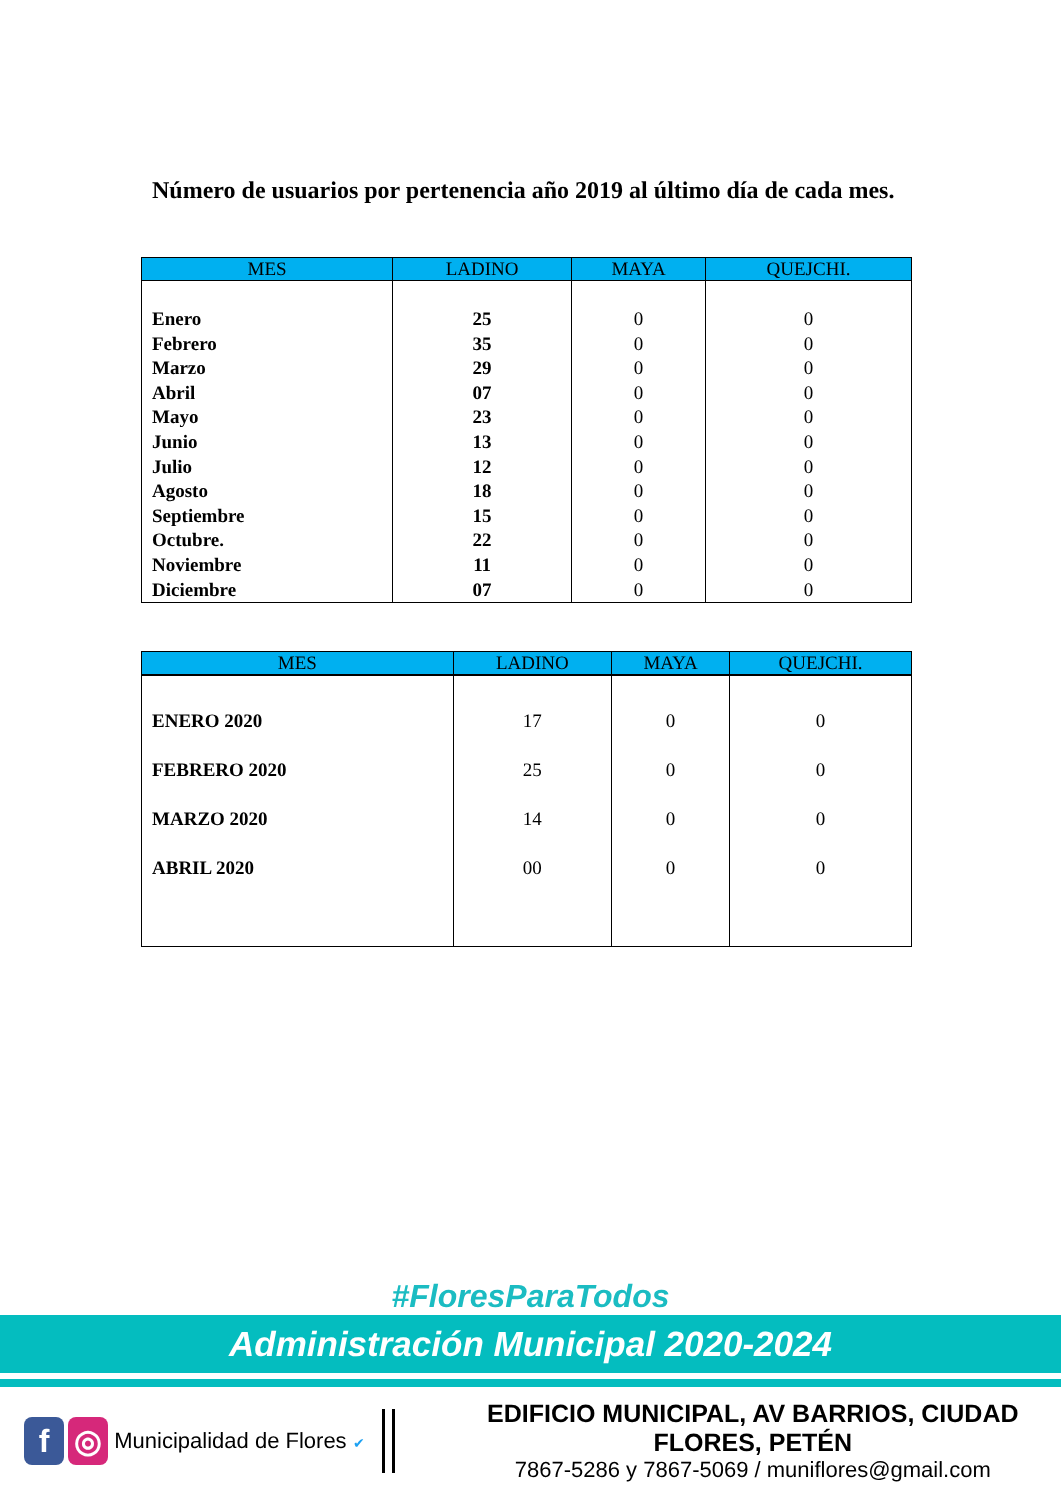Número de usuarios por pertenencia año 2019 al último día de cada mes.
| MES | LADINO | MAYA | QUEJCHI. |
| --- | --- | --- | --- |
| Enero Febrero Marzo Abril Mayo Junio Julio Agosto Septiembre Octubre. Noviembre Diciembre | 25 35 29 07 23 13 12 18 15 22 11 07 | 0 0 0 0 0 0 0 0 0 0 0 0 | 0 0 0 0 0 0 0 0 0 0 0 0 |
| MES | LADINO | MAYA | QUEJCHI. |
| --- | --- | --- | --- |
| ENERO 2020 FEBRERO 2020 MARZO 2020 ABRIL 2020 | 17 25 14 00 | 0 0 0 0 | 0 0 0 0 |
#FloresParaTodos
Administración Municipal 2020-2024
f ◎
Municipalidad de Flores ✔
EDIFICIO MUNICIPAL, AV BARRIOS, CIUDAD FLORES, PETÉN
7867-5286 y 7867-5069 / muniflores@gmail.com